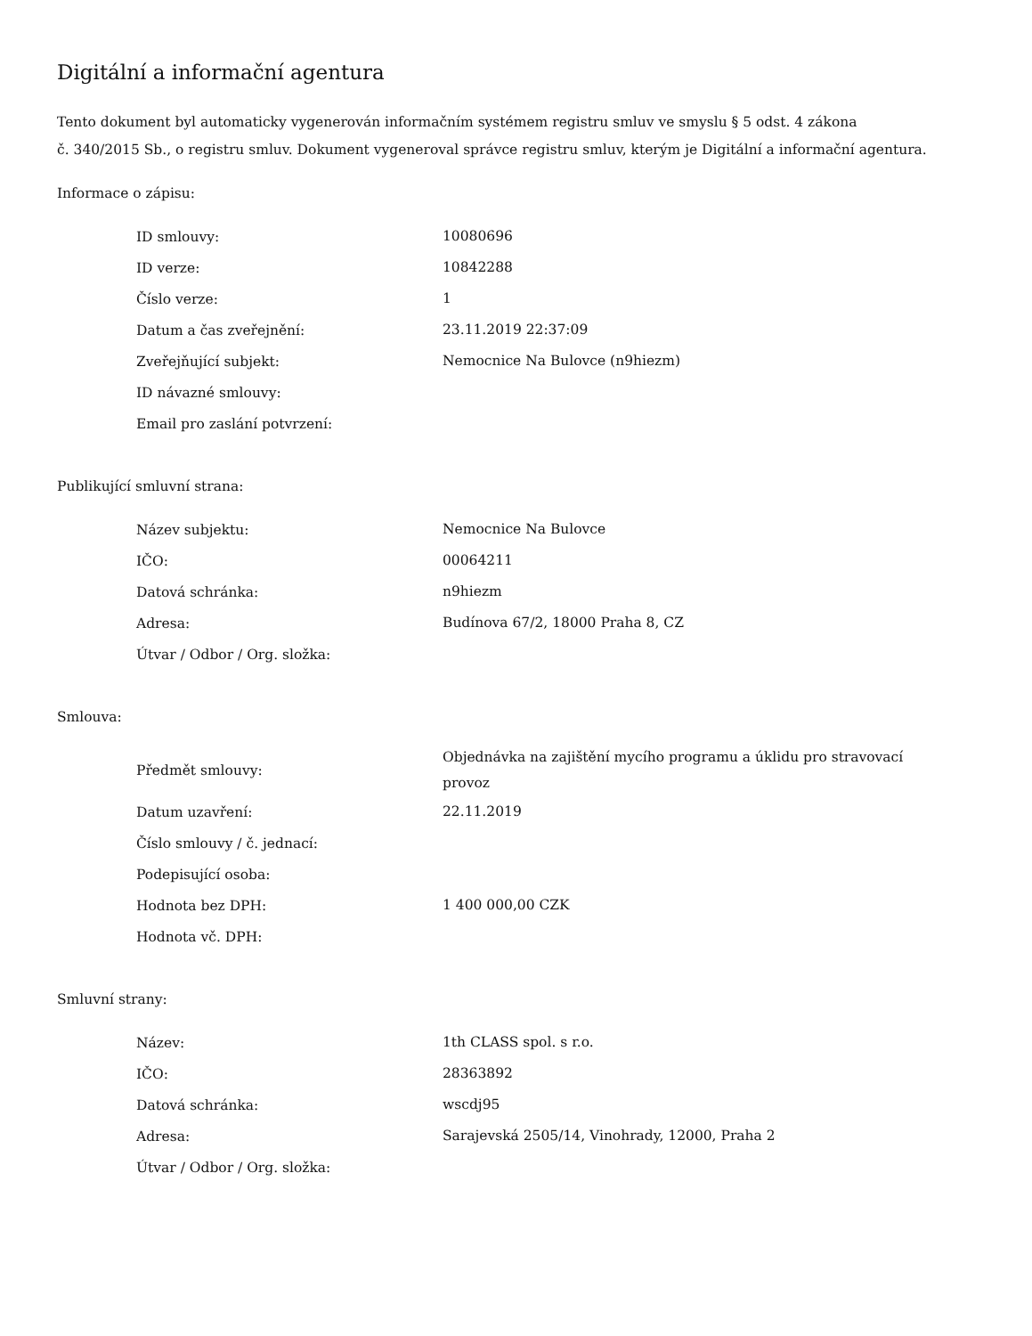Digitální a informační agentura
Tento dokument byl automaticky vygenerován informačním systémem registru smluv ve smyslu § 5 odst. 4 zákona
č. 340/2015 Sb., o registru smluv. Dokument vygeneroval správce registru smluv, kterým je Digitální a informační agentura.
Informace o zápisu:
| ID smlouvy: | 10080696 |
| ID verze: | 10842288 |
| Číslo verze: | 1 |
| Datum a čas zveřejnění: | 23.11.2019 22:37:09 |
| Zveřejňující subjekt: | Nemocnice Na Bulovce (n9hiezm) |
| ID návazné smlouvy: | |
| Email pro zaslání potvrzení: | |
Publikující smluvní strana:
| Název subjektu: | Nemocnice Na Bulovce |
| IČO: | 00064211 |
| Datová schránka: | n9hiezm |
| Adresa: | Budínova 67/2, 18000 Praha 8, CZ |
| Útvar / Odbor / Org. složka: | |
Smlouva:
| Předmět smlouvy: | Objednávka na zajištění mycího programu a úklidu pro stravovací provoz |
| Datum uzavření: | 22.11.2019 |
| Číslo smlouvy / č. jednací: | |
| Podepisující osoba: | |
| Hodnota bez DPH: | 1 400 000,00 CZK |
| Hodnota vč. DPH: | |
Smluvní strany:
| Název: | 1th CLASS spol. s r.o. |
| IČO: | 28363892 |
| Datová schránka: | wscdj95 |
| Adresa: | Sarajevská 2505/14, Vinohrady, 12000, Praha 2 |
| Útvar / Odbor / Org. složka: | |